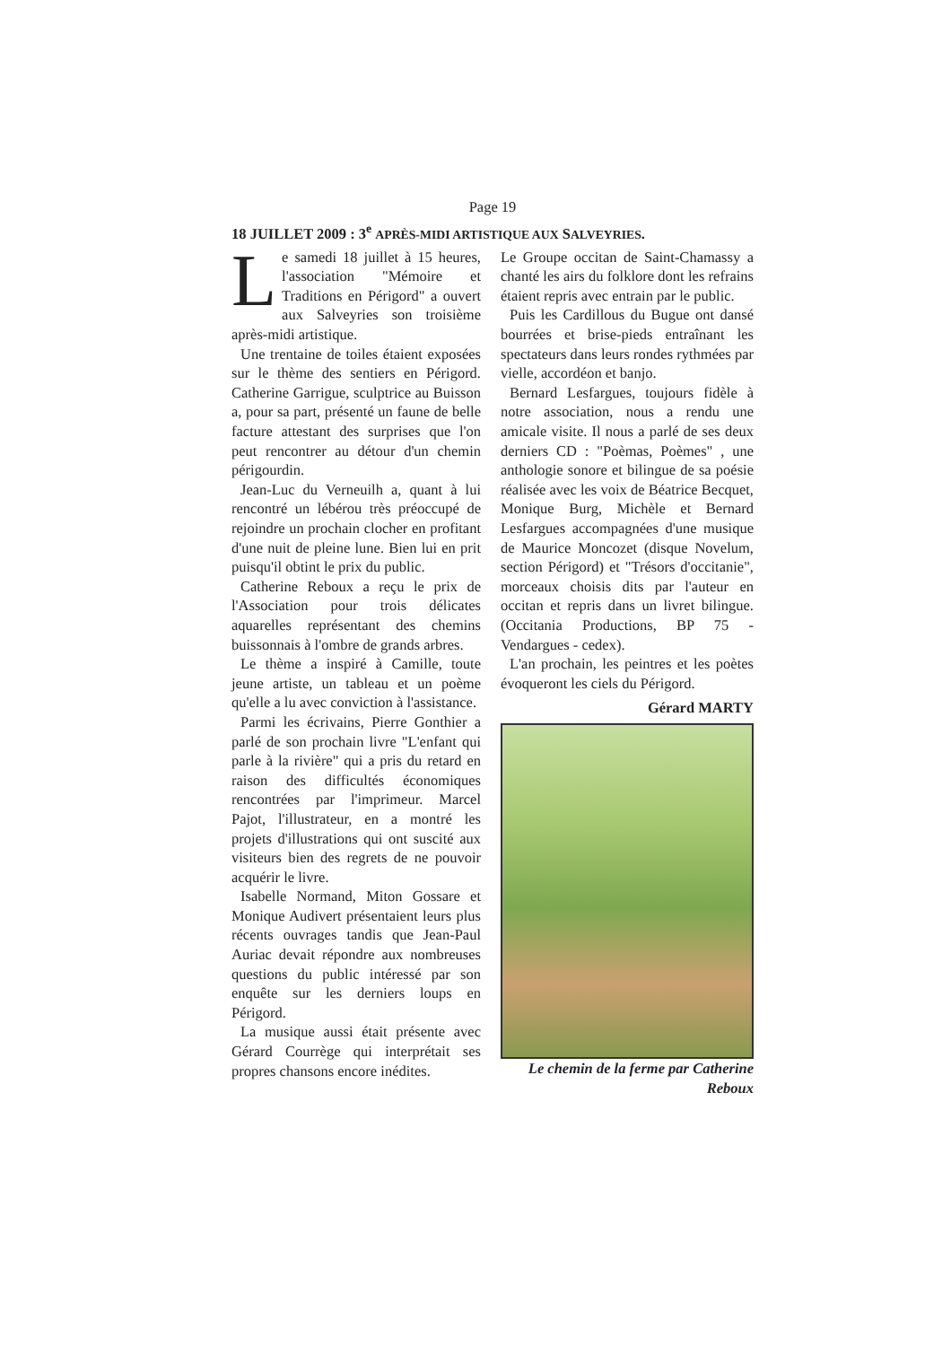Page 19
18 JUILLET 2009 : 3<sup>e</sup> APRÈS-MIDI ARTISTIQUE AUX SALVEYRIES.
Le samedi 18 juillet à 15 heures, l'association "Mémoire et Traditions en Périgord" a ouvert aux Salveyries son troisième après-midi artistique.
Une trentaine de toiles étaient exposées sur le thème des sentiers en Périgord. Catherine Garrigue, sculptrice au Buisson a, pour sa part, présenté un faune de belle facture attestant des surprises que l'on peut rencontrer au détour d'un chemin périgourdin.
Jean-Luc du Verneuilh a, quant à lui rencontré un lébérou très préoccupé de rejoindre un prochain clocher en profitant d'une nuit de pleine lune. Bien lui en prit puisqu'il obtint le prix du public.
Catherine Reboux a reçu le prix de l'Association pour trois délicates aquarelles représentant des chemins buissonnais à l'ombre de grands arbres.
Le thème a inspiré à Camille, toute jeune artiste, un tableau et un poème qu'elle a lu avec conviction à l'assistance.
Parmi les écrivains, Pierre Gonthier a parlé de son prochain livre "L'enfant qui parle à la rivière" qui a pris du retard en raison des difficultés économiques rencontrées par l'imprimeur. Marcel Pajot, l'illustrateur, en a montré les projets d'illustrations qui ont suscité aux visiteurs bien des regrets de ne pouvoir acquérir le livre.
Isabelle Normand, Miton Gossare et Monique Audivert présentaient leurs plus récents ouvrages tandis que Jean-Paul Auriac devait répondre aux nombreuses questions du public intéressé par son enquête sur les derniers loups en Périgord.
La musique aussi était présente avec Gérard Courrège qui interprétait ses propres chansons encore inédites.
Le Groupe occitan de Saint-Chamassy a chanté les airs du folklore dont les refrains étaient repris avec entrain par le public.
Puis les Cardillous du Bugue ont dansé bourrées et brise-pieds entraînant les spectateurs dans leurs rondes rythmées par vielle, accordéon et banjo.
Bernard Lesfargues, toujours fidèle à notre association, nous a rendu une amicale visite. Il nous a parlé de ses deux derniers CD : "Poèmas, Poèmes" , une anthologie sonore et bilingue de sa poésie réalisée avec les voix de Béatrice Becquet, Monique Burg, Michèle et Bernard Lesfargues accompagnées d'une musique de Maurice Moncozet (disque Novelum, section Périgord) et "Trésors d'occitanie", morceaux choisis dits par l'auteur en occitan et repris dans un livret bilingue. (Occitania Productions, BP 75 - Vendargues - cedex).
L'an prochain, les peintres et les poètes évoqueront les ciels du Périgord.
Gérard MARTY
Le chemin de la ferme par Catherine Reboux